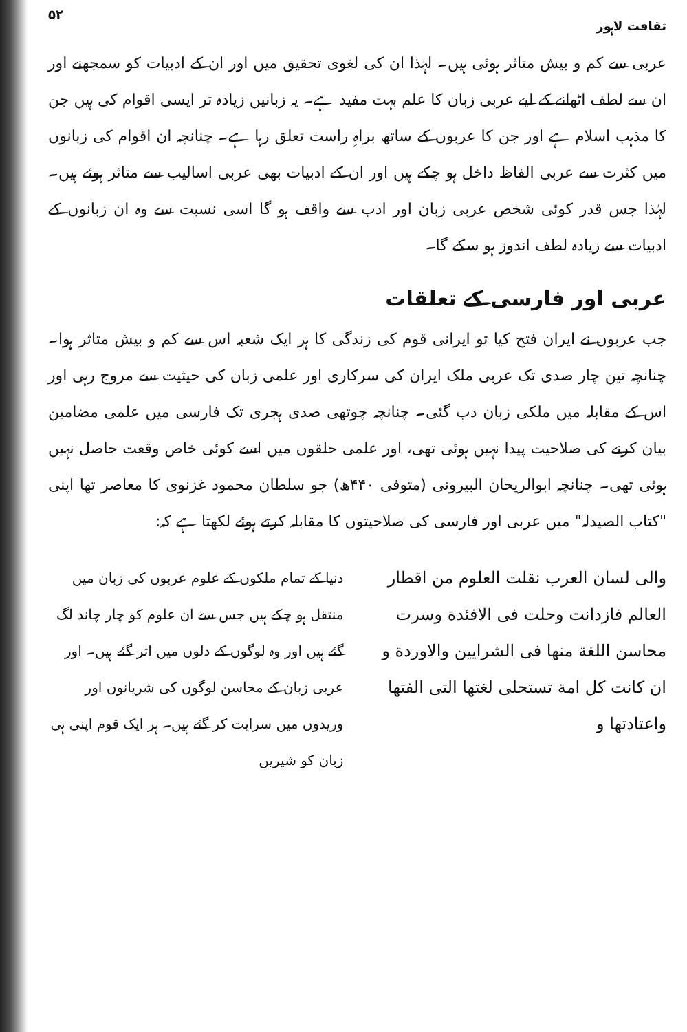ثقافت لاہور ۵۲
عربی سے کم و بیش متاثر ہوئی ہیں۔ لہٰذا ان کی لغوی تحقیق میں اور ان کے ادبیات کو سمجھنے اور ان سے لطف اٹھانے کے لیے عربی زبان کا علم بہت مفید ہے۔ یہ زبانیں زیادہ تر ایسی اقوام کی ہیں جن کا مذہب اسلام ہے اور جن کا عربوں کے ساتھ براہِ راست تعلق رہا ہے۔ چنانچہ ان اقوام کی زبانوں میں کثرت سے عربی الفاظ داخل ہو چکے ہیں اور ان کے ادبیات بھی عربی اسالیب سے متاثر ہوئے ہیں۔ لہٰذا جس قدر کوئی شخص عربی زبان اور ادب سے واقف ہو گا اسی نسبت سے وہ ان زبانوں کے ادبیات سے زیادہ لطف اندوز ہو سکے گا۔
عربی اور فارسی کے تعلقات
جب عربوں نے ایران فتح کیا تو ایرانی قوم کی زندگی کا ہر ایک شعبہ اس سے کم و بیش متاثر ہوا۔ چنانچہ تین چار صدی تک عربی ملک ایران کی سرکاری اور علمی زبان کی حیثیت سے مروج رہی اور اس کے مقابلہ میں ملکی زبان دب گئی۔ چنانچہ چوتھی صدی ہجری تک فارسی میں علمی مضامین بیان کرنے کی صلاحیت پیدا نہیں ہوئی تھی، اور علمی حلقوں میں اسے کوئی خاص وقعت حاصل نہیں ہوئی تھی۔ چنانچہ ابوالریحان البیرونی (متوفی ۴۴۰ھ) جو سلطان محمود غزنوی کا معاصر تھا اپنی "کتاب الصیدلہ" میں عربی اور فارسی کی صلاحیتوں کا مقابلہ کرتے ہوئے لکھتا ہے کہ:
والی لسان العرب نقلت العلوم من اقطار العالم فازدانت وحلت فی الافئدة وسرت محاسن اللغة منها فی الشرایین والاوردة و ان کانت کل امة تستحلی لغتها التی الفتها واعتادتها و
دنیا کے تمام ملکوں کے علوم عربوں کی زبان میں منتقل ہو چکے ہیں جس سے ان علوم کو چار چاند لگ گئے ہیں اور وہ لوگوں کے دلوں میں اتر گئے ہیں۔ اور عربی زبان کے محاسن لوگوں کی شریانوں اور وریدوں میں سرایت کر گئے ہیں۔ ہر ایک قوم اپنی ہی زبان کو شیریں